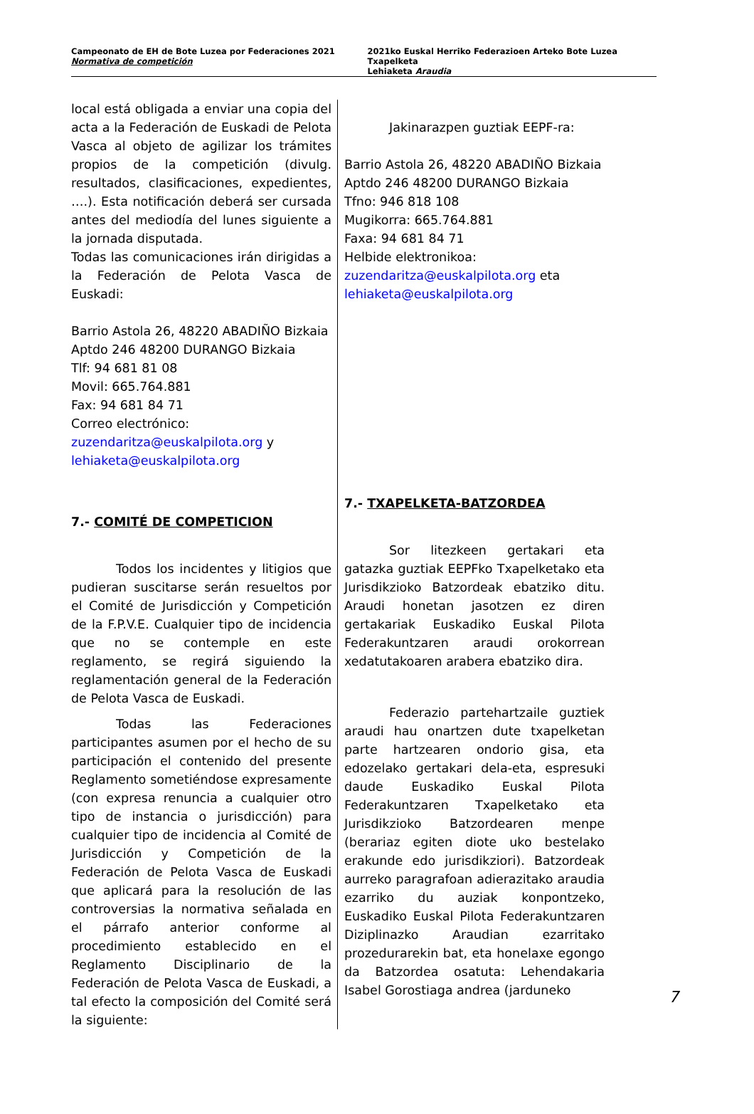Campeonato de EH de Bote Luzea por Federaciones 2021
Normativa de competición
2021ko Euskal Herriko Federazioen Arteko Bote Luzea Txapelketa
Lehiaketa Araudia
local está obligada a enviar una copia del acta a la Federación de Euskadi de Pelota Vasca al objeto de agilizar los trámites propios de la competición (divulg. resultados, clasificaciones, expedientes, ….). Esta notificación deberá ser cursada antes del mediodía del lunes siguiente a la jornada disputada.
Todas las comunicaciones irán dirigidas a la Federación de Pelota Vasca de Euskadi:
Barrio Astola 26, 48220 ABADIÑO Bizkaia
Aptdo 246 48200 DURANGO Bizkaia
Tlf: 94 681 81 08
Movil: 665.764.881
Fax: 94 681 84 71
Correo electrónico:
zuzendaritza@euskalpilota.org y
lehiaketa@euskalpilota.org
7.- COMITÉ DE COMPETICION
Todos los incidentes y litigios que pudieran suscitarse serán resueltos por el Comité de Jurisdicción y Competición de la F.P.V.E. Cualquier tipo de incidencia que no se contemple en este reglamento, se regirá siguiendo la reglamentación general de la Federación de Pelota Vasca de Euskadi.
Todas las Federaciones participantes asumen por el hecho de su participación el contenido del presente Reglamento sometiéndose expresamente (con expresa renuncia a cualquier otro tipo de instancia o jurisdicción) para cualquier tipo de incidencia al Comité de Jurisdicción y Competición de la Federación de Pelota Vasca de Euskadi que aplicará para la resolución de las controversias la normativa señalada en el párrafo anterior conforme al procedimiento establecido en el Reglamento Disciplinario de la Federación de Pelota Vasca de Euskadi, a tal efecto la composición del Comité será la siguiente:
Jakinarazpen guztiak EEPF-ra:
Barrio Astola 26, 48220 ABADIÑO Bizkaia
Aptdo 246 48200 DURANGO Bizkaia
Tfno: 946 818 108
Mugikorra: 665.764.881
Faxa: 94 681 84 71
Helbide elektronikoa:
zuzendaritza@euskalpilota.org eta
lehiaketa@euskalpilota.org
7.- TXAPELKETA-BATZORDEA
Sor litezkeen gertakari eta gatazka guztiak EEPFko Txapelketako eta Jurisdikzioko Batzordeak ebatziko ditu. Araudi honetan jasotzen ez diren gertakariak Euskadiko Euskal Pilota Federakuntzaren araudi orokorrean xedatutakoaren arabera ebatziko dira.
Federazio partehartzaile guztiek araudi hau onartzen dute txapelketan parte hartzearen ondorio gisa, eta edozelako gertakari dela-eta, espresuki daude Euskadiko Euskal Pilota Federakuntzaren Txapelketako eta Jurisdikzioko Batzordearen menpe (berariaz egiten diote uko bestelako erakunde edo jurisdikziori). Batzordeak aurreko paragrafoan adierazitako araudia ezarriko du auziak konpontzeko, Euskadiko Euskal Pilota Federakuntzaren Diziplinazko Araudian ezarritako prozedurarekin bat, eta honelaxe egongo da Batzordea osatuta: Lehendakaria Isabel Gorostiaga andrea (jarduneko
7